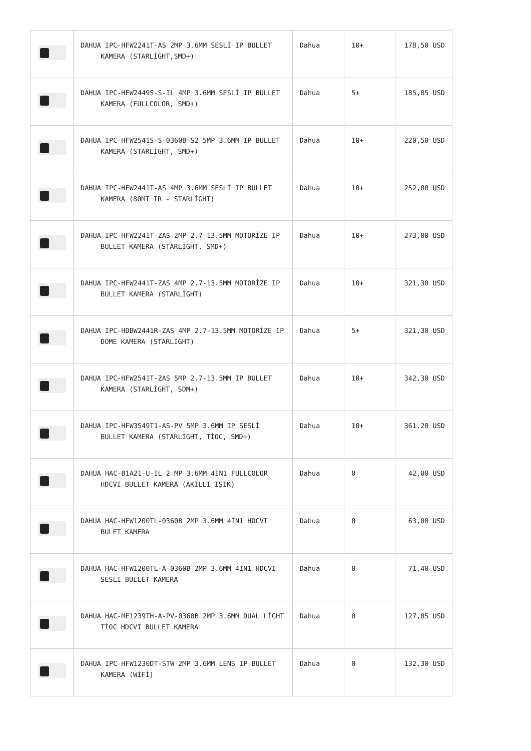| | DAHUA IPC-HFW2241T-AS 2MP 3.6MM SESLİ IP BULLET KAMERA (STARLİGHT,SMD+) | Dahua | 10+ | 178,50 USD |
| | DAHUA IPC-HFW2449S-S-IL 4MP 3.6MM SESLİ IP BULLET KAMERA (FULLCOLOR, SMD+) | Dahua | 5+ | 185,85 USD |
| | DAHUA IPC-HFW2541S-S-0360B-S2 5MP 3.6MM IP BULLET KAMERA (STARLİGHT, SMD+) | Dahua | 10+ | 220,50 USD |
| | DAHUA IPC-HFW2441T-AS 4MP 3.6MM SESLİ IP BULLET KAMERA (80MT IR - STARLİGHT) | Dahua | 10+ | 252,00 USD |
| | DAHUA IPC-HFW2241T-ZAS 2MP 2.7-13.5MM MOTORİZE IP BULLET KAMERA (STARLİGHT, SMD+) | Dahua | 10+ | 273,00 USD |
| | DAHUA IPC-HFW2441T-ZAS 4MP 2.7-13.5MM MOTORİZE IP BULLET KAMERA (STARLİGHT) | Dahua | 10+ | 321,30 USD |
| | DAHUA IPC-HDBW2441R-ZAS 4MP 2.7-13.5MM MOTORİZE IP DOME KAMERA (STARLİGHT) | Dahua | 5+ | 321,30 USD |
| | DAHUA IPC-HFW2541T-ZAS 5MP 2.7-13.5MM IP BULLET KAMERA (STARLİGHT, SDM+) | Dahua | 10+ | 342,30 USD |
| | DAHUA IPC-HFW3549T1-AS-PV 5MP 3.6MM IP SESLİ BULLET KAMERA (STARLİGHT, TİOC, SMD+) | Dahua | 10+ | 361,20 USD |
| | DAHUA HAC-B1A21-U-IL 2 MP 3.6MM 4İN1 FULLCOLOR HDCVI BULLET KAMERA (AKILLI IŞIK) | Dahua | 0 | 42,00 USD |
| | DAHUA HAC-HFW1200TL-0360B 2MP 3.6MM 4İN1 HDCVI BULET KAMERA | Dahua | 0 | 63,00 USD |
| | DAHUA HAC-HFW1200TL-A-0360B 2MP 3.6MM 4İN1 HDCVI SESLİ BULLET KAMERA | Dahua | 0 | 71,40 USD |
| | DAHUA HAC-ME1239TH-A-PV-0360B 2MP 3.6MM DUAL LİGHT TİOC HDCVI BULLET KAMERA | Dahua | 0 | 127,05 USD |
| | DAHUA IPC-HFW1230DT-STW 2MP 3.6MM LENS IP BULLET KAMERA (WİFİ) | Dahua | 0 | 132,30 USD |